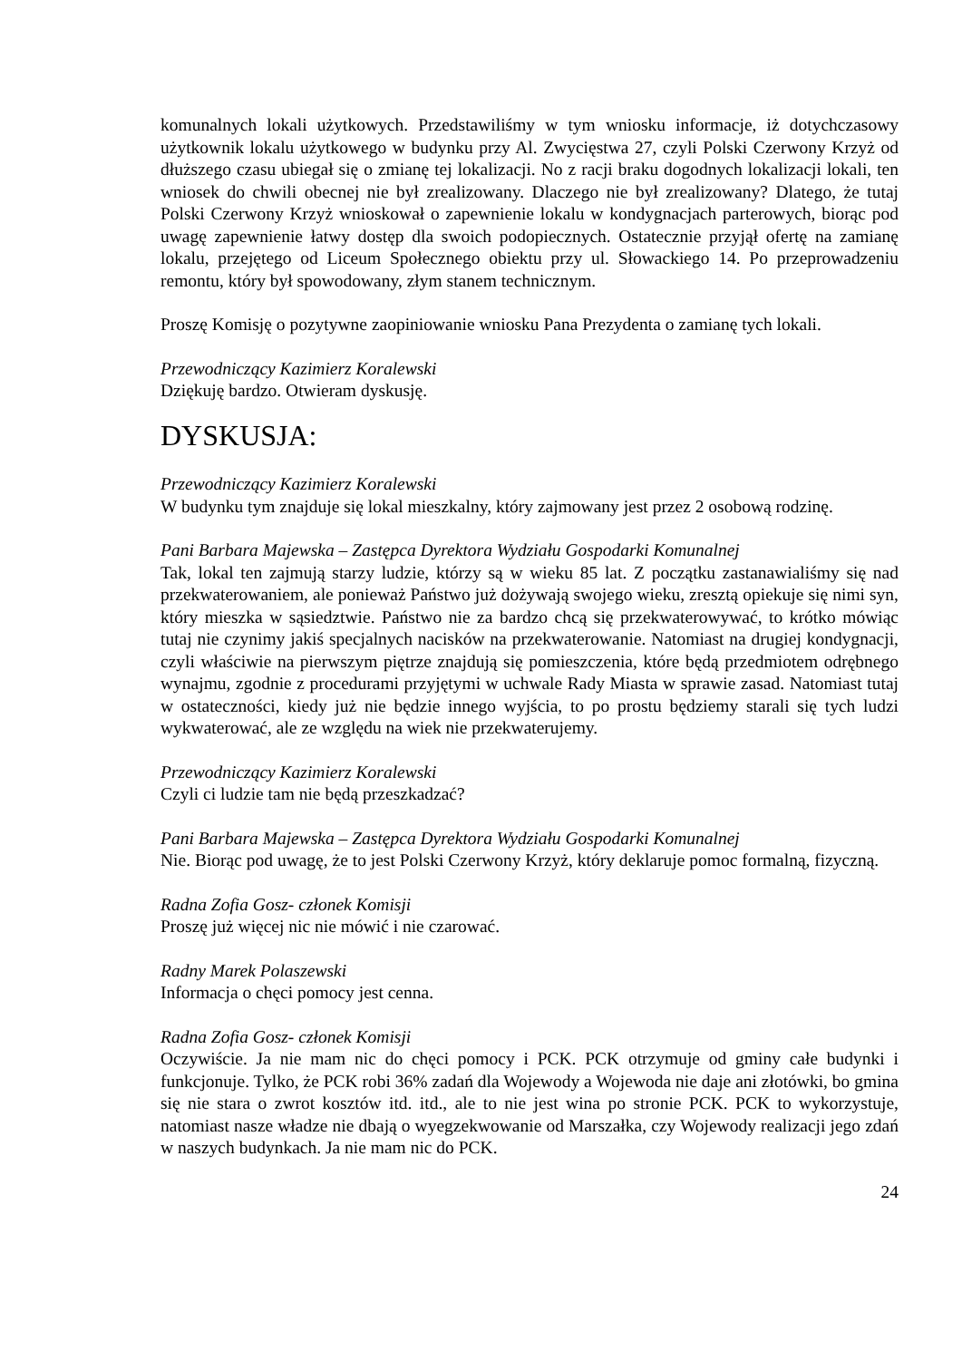komunalnych lokali użytkowych. Przedstawiliśmy w tym wniosku informacje, iż dotychczasowy użytkownik lokalu użytkowego w budynku przy Al. Zwycięstwa 27, czyli Polski Czerwony Krzyż od dłuższego czasu ubiegał się o zmianę tej lokalizacji. No z racji braku dogodnych lokalizacji lokali, ten wniosek do chwili obecnej nie był zrealizowany. Dlaczego nie był zrealizowany? Dlatego, że tutaj Polski Czerwony Krzyż wnioskował o zapewnienie lokalu w kondygnacjach parterowych, biorąc pod uwagę zapewnienie łatwy dostęp dla swoich podopiecznych. Ostatecznie przyjął ofertę na zamianę lokalu, przejętego od Liceum Społecznego obiektu przy ul. Słowackiego 14. Po przeprowadzeniu remontu, który był spowodowany, złym stanem technicznym.
Proszę Komisję o pozytywne zaopiniowanie wniosku Pana Prezydenta o zamianę tych lokali.
Przewodniczący Kazimierz Koralewski
Dziękuję bardzo. Otwieram dyskusję.
DYSKUSJA:
Przewodniczący Kazimierz Koralewski
W budynku tym znajduje się lokal mieszkalny, który zajmowany jest przez 2 osobową rodzinę.
Pani Barbara Majewska – Zastępca Dyrektora Wydziału Gospodarki Komunalnej
Tak, lokal ten zajmują starzy ludzie, którzy są w wieku 85 lat. Z początku zastanawialiśmy się nad przekwaterowaniem, ale ponieważ Państwo już dożywają swojego wieku, zresztą opiekuje się nimi syn, który mieszka w sąsiedztwie. Państwo nie za bardzo chcą się przekwaterowywać, to krótko mówiąc tutaj nie czynimy jakiś specjalnych nacisków na przekwaterowanie. Natomiast na drugiej kondygnacji, czyli właściwie na pierwszym piętrze znajdują się pomieszczenia, które będą przedmiotem odrębnego wynajmu, zgodnie z procedurami przyjętymi w uchwale Rady Miasta w sprawie zasad. Natomiast tutaj w ostateczności, kiedy już nie będzie innego wyjścia, to po prostu będziemy starali się tych ludzi wykwaterować, ale ze względu na wiek nie przekwaterujemy.
Przewodniczący Kazimierz Koralewski
Czyli ci ludzie tam nie będą przeszkadzać?
Pani Barbara Majewska – Zastępca Dyrektora Wydziału Gospodarki Komunalnej
Nie. Biorąc pod uwagę, że to jest Polski Czerwony Krzyż, który deklaruje pomoc formalną, fizyczną.
Radna Zofia Gosz- członek Komisji
Proszę już więcej nic nie mówić i nie czarować.
Radny Marek Polaszewski
Informacja o chęci pomocy jest cenna.
Radna Zofia Gosz- członek Komisji
Oczywiście. Ja nie mam nic do chęci pomocy i PCK. PCK otrzymuje od gminy całe budynki i funkcjonuje. Tylko, że PCK robi 36% zadań dla Wojewody a Wojewoda nie daje ani złotówki, bo gmina się nie stara o zwrot kosztów itd. itd., ale to nie jest wina po stronie PCK. PCK to wykorzystuje, natomiast nasze władze nie dbają o wyegzekwowanie od Marszałka, czy Wojewody realizacji jego zdań w naszych budynkach. Ja nie mam nic do PCK.
24